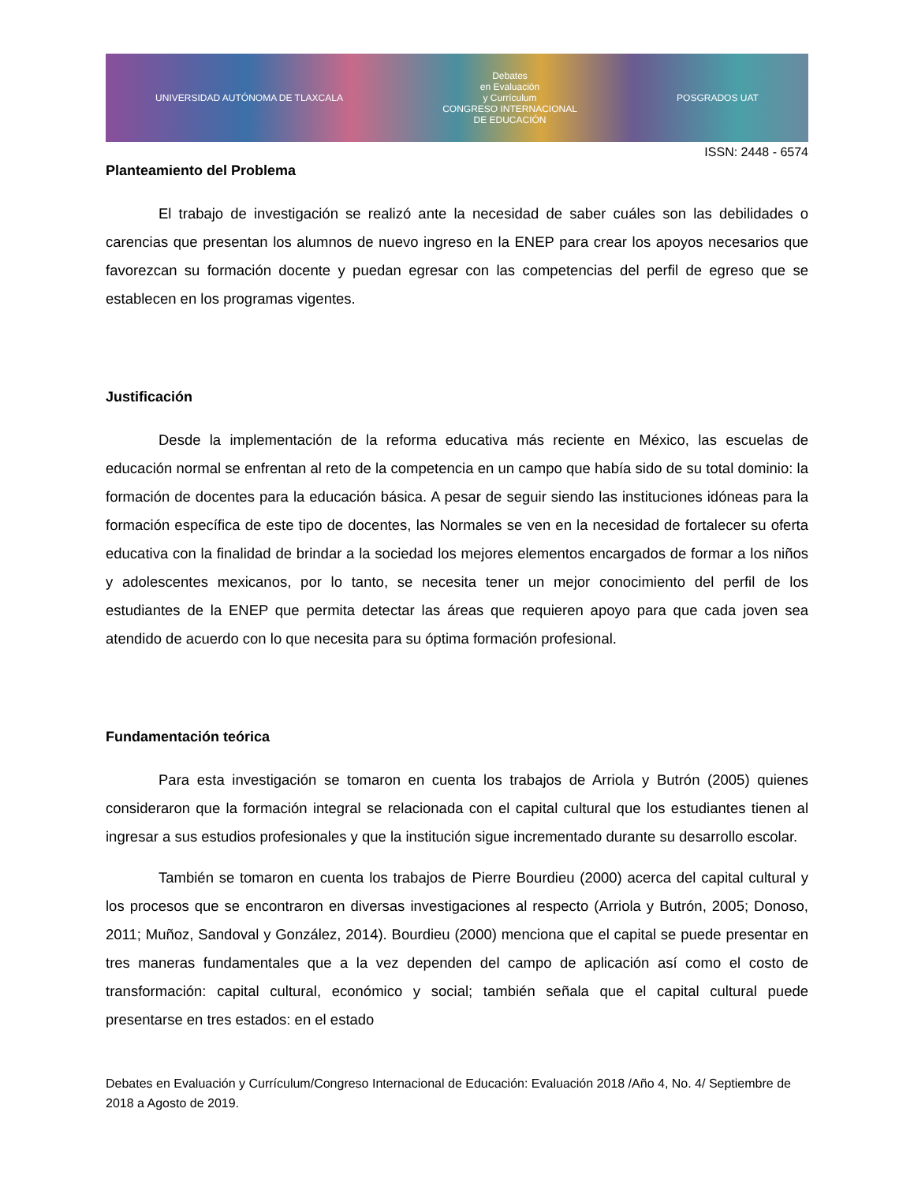UNIVERSIDAD AUTÓNOMA DE TLAXCALA
Debates
en Evaluación
y Currículum
CONGRESO INTERNACIONAL
DE EDUCACIÓN
POSGRADOS UAT
ISSN: 2448 - 6574
Planteamiento del Problema
El trabajo de investigación se realizó ante la necesidad de saber cuáles son las debilidades o carencias que presentan los alumnos de nuevo ingreso en la ENEP para crear los apoyos necesarios que favorezcan su formación docente y puedan egresar con las competencias del perfil de egreso que se establecen en los programas vigentes.
Justificación
Desde la implementación de la reforma educativa más reciente en México, las escuelas de educación normal se enfrentan al reto de la competencia en un campo que había sido de su total dominio: la formación de docentes para la educación básica. A pesar de seguir siendo las instituciones idóneas para la formación específica de este tipo de docentes, las Normales se ven en la necesidad de fortalecer su oferta educativa con la finalidad de brindar a la sociedad los mejores elementos encargados de formar a los niños y adolescentes mexicanos, por lo tanto, se necesita tener un mejor conocimiento del perfil de los estudiantes de la ENEP que permita detectar las áreas que requieren apoyo para que cada joven sea atendido de acuerdo con lo que necesita para su óptima formación profesional.
Fundamentación teórica
Para esta investigación se tomaron en cuenta los trabajos de Arriola y Butrón (2005) quienes consideraron que la formación integral se relacionada con el capital cultural que los estudiantes tienen al ingresar a sus estudios profesionales y que la institución sigue incrementado durante su desarrollo escolar.
También se tomaron en cuenta los trabajos de Pierre Bourdieu (2000) acerca del capital cultural y los procesos que se encontraron en diversas investigaciones al respecto (Arriola y Butrón, 2005; Donoso, 2011; Muñoz, Sandoval y González, 2014). Bourdieu (2000) menciona que el capital se puede presentar en tres maneras fundamentales que a la vez dependen del campo de aplicación así como el costo de transformación: capital cultural, económico y social; también señala que el capital cultural puede presentarse en tres estados: en el estado
Debates en Evaluación y Currículum/Congreso Internacional de Educación: Evaluación 2018 /Año 4, No. 4/ Septiembre de 2018 a Agosto de 2019.